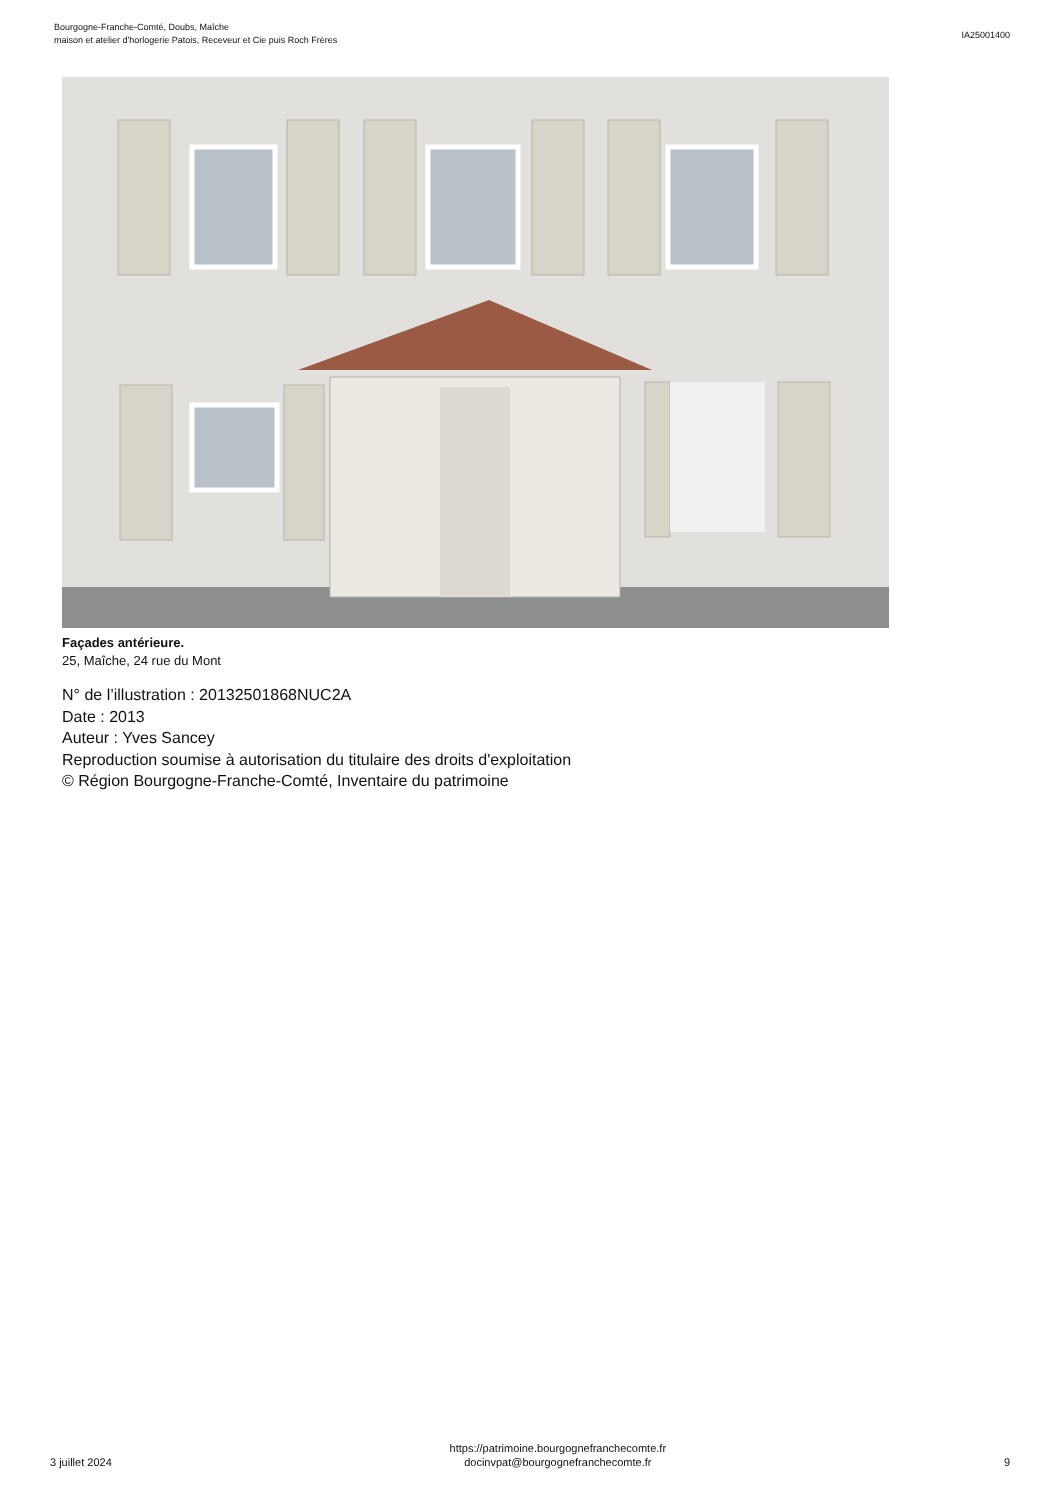Bourgogne-Franche-Comté, Doubs, Maîche
maison et atelier d'horlogerie Patois, Receveur et Cie puis Roch Frères
IA25001400
Façades antérieure.
25, Maîche, 24 rue du Mont
N° de l’illustration : 20132501868NUC2A
Date : 2013
Auteur : Yves Sancey
Reproduction soumise à autorisation du titulaire des droits d'exploitation
© Région Bourgogne-Franche-Comté, Inventaire du patrimoine
3 juillet 2024
https://patrimoine.bourgognefranchecomte.fr
docinvpat@bourgognefranchecomte.fr
9